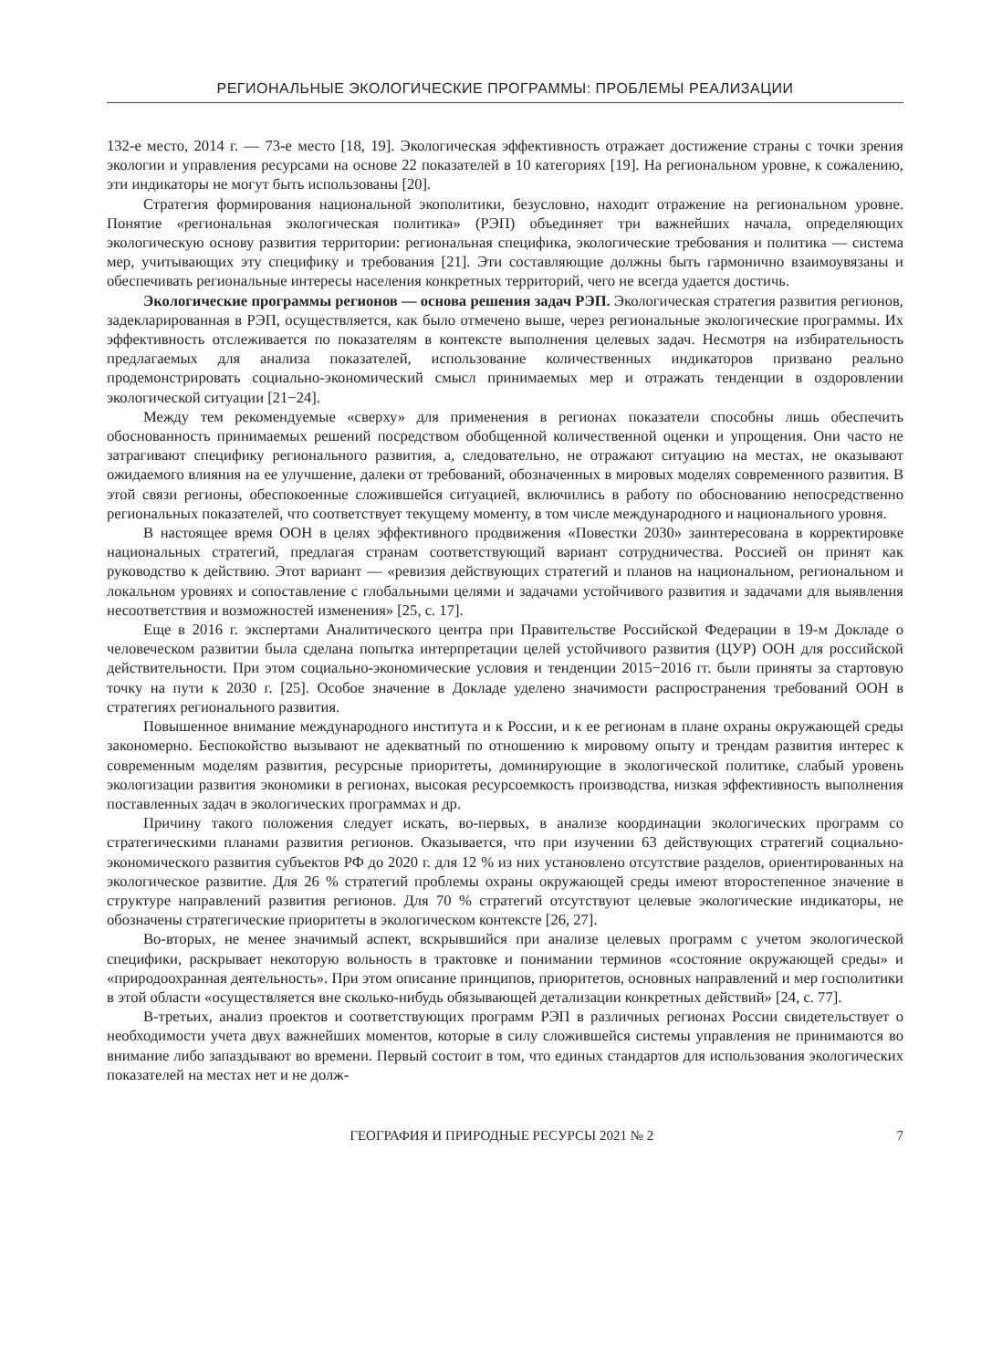РЕГИОНАЛЬНЫЕ ЭКОЛОГИЧЕСКИЕ ПРОГРАММЫ: ПРОБЛЕМЫ РЕАЛИЗАЦИИ
132-е место, 2014 г. — 73-е место [18, 19]. Экологическая эффективность отражает достижение страны с точки зрения экологии и управления ресурсами на основе 22 показателей в 10 категориях [19]. На региональном уровне, к сожалению, эти индикаторы не могут быть использованы [20].
Стратегия формирования национальной экополитики, безусловно, находит отражение на региональном уровне. Понятие «региональная экологическая политика» (РЭП) объединяет три важнейших начала, определяющих экологическую основу развития территории: региональная специфика, экологические требования и политика — система мер, учитывающих эту специфику и требования [21]. Эти составляющие должны быть гармонично взаимоувязаны и обеспечивать региональные интересы населения конкретных территорий, чего не всегда удается достичь.
Экологические программы регионов — основа решения задач РЭП. Экологическая стратегия развития регионов, задекларированная в РЭП, осуществляется, как было отмечено выше, через региональные экологические программы. Их эффективность отслеживается по показателям в контексте выполнения целевых задач. Несмотря на избирательность предлагаемых для анализа показателей, использование количественных индикаторов призвано реально продемонстрировать социально-экономический смысл принимаемых мер и отражать тенденции в оздоровлении экологической ситуации [21−24].
Между тем рекомендуемые «сверху» для применения в регионах показатели способны лишь обеспечить обоснованность принимаемых решений посредством обобщенной количественной оценки и упрощения. Они часто не затрагивают специфику регионального развития, а, следовательно, не отражают ситуацию на местах, не оказывают ожидаемого влияния на ее улучшение, далеки от требований, обозначенных в мировых моделях современного развития. В этой связи регионы, обеспокоенные сложившейся ситуацией, включились в работу по обоснованию непосредственно региональных показателей, что соответствует текущему моменту, в том числе международного и национального уровня.
В настоящее время ООН в целях эффективного продвижения «Повестки 2030» заинтересована в корректировке национальных стратегий, предлагая странам соответствующий вариант сотрудничества. Россией он принят как руководство к действию. Этот вариант — «ревизия действующих стратегий и планов на национальном, региональном и локальном уровнях и сопоставление с глобальными целями и задачами устойчивого развития и задачами для выявления несоответствия и возможностей изменения» [25, с. 17].
Еще в 2016 г. экспертами Аналитического центра при Правительстве Российской Федерации в 19-м Докладе о человеческом развитии была сделана попытка интерпретации целей устойчивого развития (ЦУР) ООН для российской действительности. При этом социально-экономические условия и тенденции 2015−2016 гг. были приняты за стартовую точку на пути к 2030 г. [25]. Особое значение в Докладе уделено значимости распространения требований ООН в стратегиях регионального развития.
Повышенное внимание международного института и к России, и к ее регионам в плане охраны окружающей среды закономерно. Беспокойство вызывают не адекватный по отношению к мировому опыту и трендам развития интерес к современным моделям развития, ресурсные приоритеты, доминирующие в экологической политике, слабый уровень экологизации развития экономики в регионах, высокая ресурсоемкость производства, низкая эффективность выполнения поставленных задач в экологических программах и др.
Причину такого положения следует искать, во-первых, в анализе координации экологических программ со стратегическими планами развития регионов. Оказывается, что при изучении 63 действующих стратегий социально-экономического развития субъектов РФ до 2020 г. для 12 % из них установлено отсутствие разделов, ориентированных на экологическое развитие. Для 26 % стратегий проблемы охраны окружающей среды имеют второстепенное значение в структуре направлений развития регионов. Для 70 % стратегий отсутствуют целевые экологические индикаторы, не обозначены стратегические приоритеты в экологическом контексте [26, 27].
Во-вторых, не менее значимый аспект, вскрывшийся при анализе целевых программ с учетом экологической специфики, раскрывает некоторую вольность в трактовке и понимании терминов «состояние окружающей среды» и «природоохранная деятельность». При этом описание принципов, приоритетов, основных направлений и мер госполитики в этой области «осуществляется вне сколько-нибудь обязывающей детализации конкретных действий» [24, с. 77].
В-третьих, анализ проектов и соответствующих программ РЭП в различных регионах России свидетельствует о необходимости учета двух важнейших моментов, которые в силу сложившейся системы управления не принимаются во внимание либо запаздывают во времени. Первый состоит в том, что единых стандартов для использования экологических показателей на местах нет и не долж-
ГЕОГРАФИЯ И ПРИРОДНЫЕ РЕСУРСЫ 2021 № 2 7